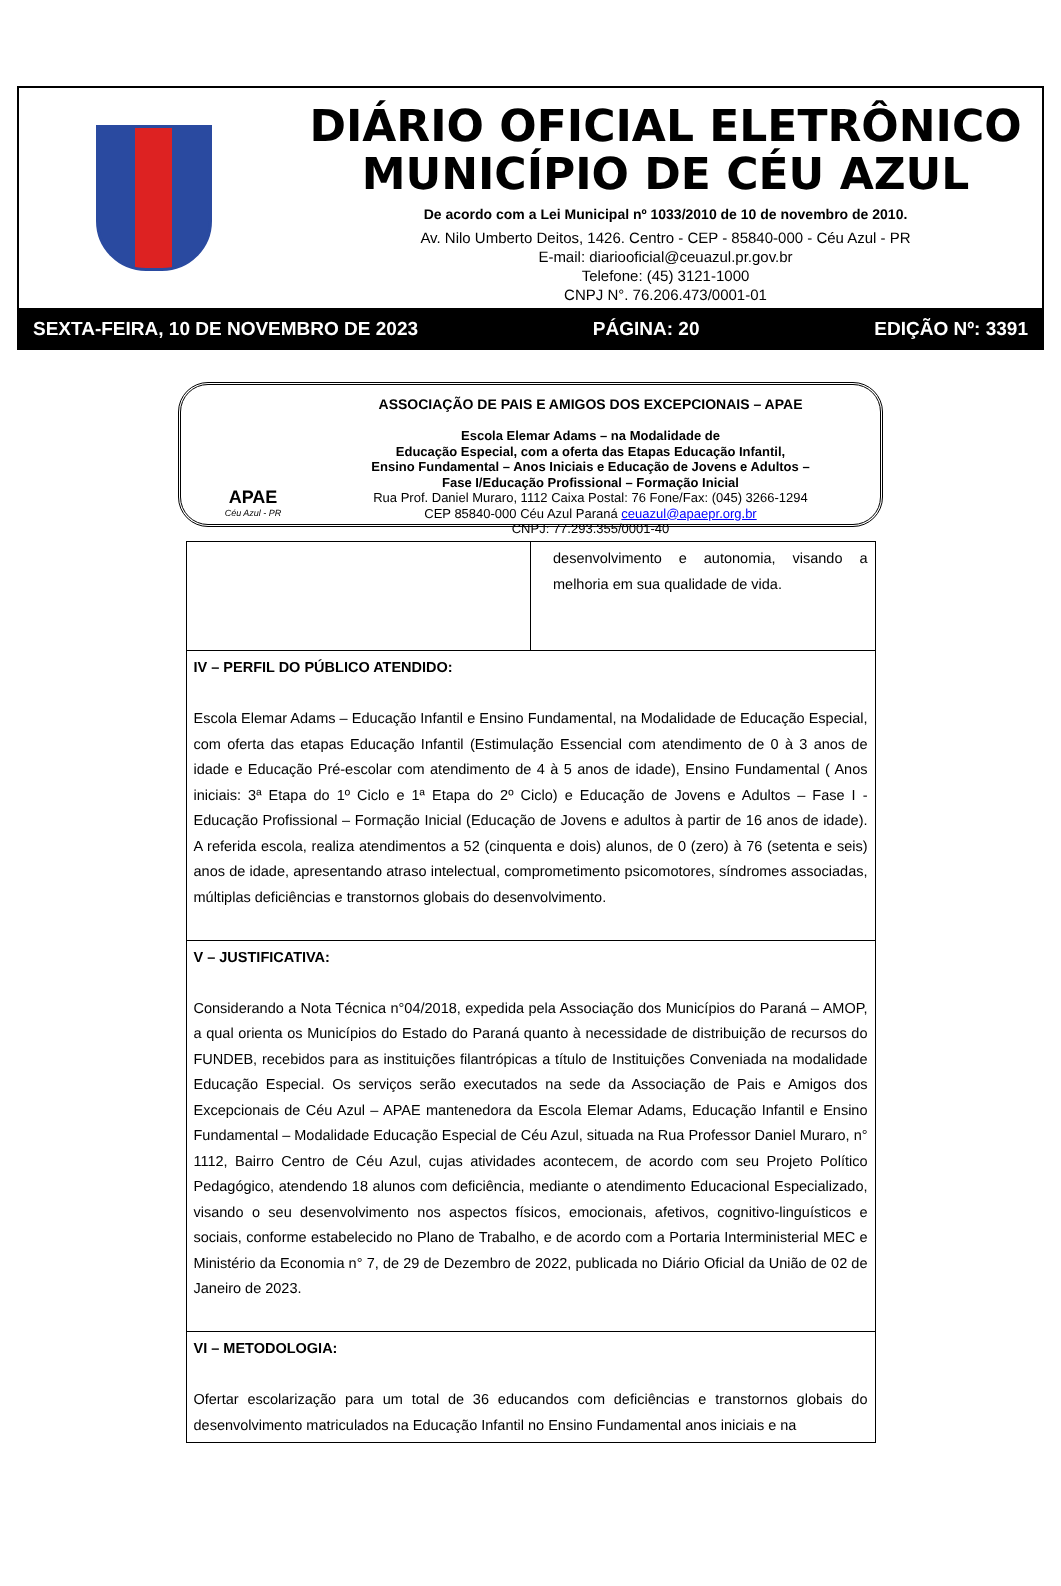DIÁRIO OFICIAL ELETRÔNICO
MUNICÍPIO DE CÉU AZUL
De acordo com a Lei Municipal nº 1033/2010 de 10 de novembro de 2010.
Av. Nilo Umberto Deitos, 1426. Centro - CEP - 85840-000 - Céu Azul - PR
E-mail: diariooficial@ceuazul.pr.gov.br
Telefone: (45) 3121-1000
CNPJ N°. 76.206.473/0001-01
SEXTA-FEIRA, 10 DE NOVEMBRO DE 2023 PÁGINA: 20 EDIÇÃO Nº: 3391
APAE
Céu Azul - PR
ASSOCIAÇÃO DE PAIS E AMIGOS DOS EXCEPCIONAIS – APAE
Escola Elemar Adams – na Modalidade de
Educação Especial, com a oferta das Etapas Educação Infantil,
Ensino Fundamental – Anos Iniciais e Educação de Jovens e Adultos –
Fase I/Educação Profissional – Formação Inicial
Rua Prof. Daniel Muraro, 1112 Caixa Postal: 76 Fone/Fax: (045) 3266-1294
CEP 85840-000 Céu Azul Paraná ceuazul@apaepr.org.br
CNPJ: 77.293.355/0001-40
| | desenvolvimento e autonomia, visando a melhoria em sua qualidade de vida. |
| IV – PERFIL DO PÚBLICO ATENDIDO: Escola Elemar Adams – Educação Infantil e Ensino Fundamental, na Modalidade de Educação Especial, com oferta das etapas Educação Infantil (Estimulação Essencial com atendimento de 0 à 3 anos de idade e Educação Pré-escolar com atendimento de 4 à 5 anos de idade), Ensino Fundamental ( Anos iniciais: 3ª Etapa do 1º Ciclo e 1ª Etapa do 2º Ciclo) e Educação de Jovens e Adultos – Fase I - Educação Profissional – Formação Inicial (Educação de Jovens e adultos à partir de 16 anos de idade). A referida escola, realiza atendimentos a 52 (cinquenta e dois) alunos, de 0 (zero) à 76 (setenta e seis) anos de idade, apresentando atraso intelectual, comprometimento psicomotores, síndromes associadas, múltiplas deficiências e transtornos globais do desenvolvimento. | |
| V – JUSTIFICATIVA: Considerando a Nota Técnica n°04/2018, expedida pela Associação dos Municípios do Paraná – AMOP, a qual orienta os Municípios do Estado do Paraná quanto à necessidade de distribuição de recursos do FUNDEB, recebidos para as instituições filantrópicas a título de Instituições Conveniada na modalidade Educação Especial. Os serviços serão executados na sede da Associação de Pais e Amigos dos Excepcionais de Céu Azul – APAE mantenedora da Escola Elemar Adams, Educação Infantil e Ensino Fundamental – Modalidade Educação Especial de Céu Azul, situada na Rua Professor Daniel Muraro, n° 1112, Bairro Centro de Céu Azul, cujas atividades acontecem, de acordo com seu Projeto Político Pedagógico, atendendo 18 alunos com deficiência, mediante o atendimento Educacional Especializado, visando o seu desenvolvimento nos aspectos físicos, emocionais, afetivos, cognitivo-linguísticos e sociais, conforme estabelecido no Plano de Trabalho, e de acordo com a Portaria Interministerial MEC e Ministério da Economia n° 7, de 29 de Dezembro de 2022, publicada no Diário Oficial da União de 02 de Janeiro de 2023. | |
| VI – METODOLOGIA: Ofertar escolarização para um total de 36 educandos com deficiências e transtornos globais do desenvolvimento matriculados na Educação Infantil no Ensino Fundamental anos iniciais e na | |